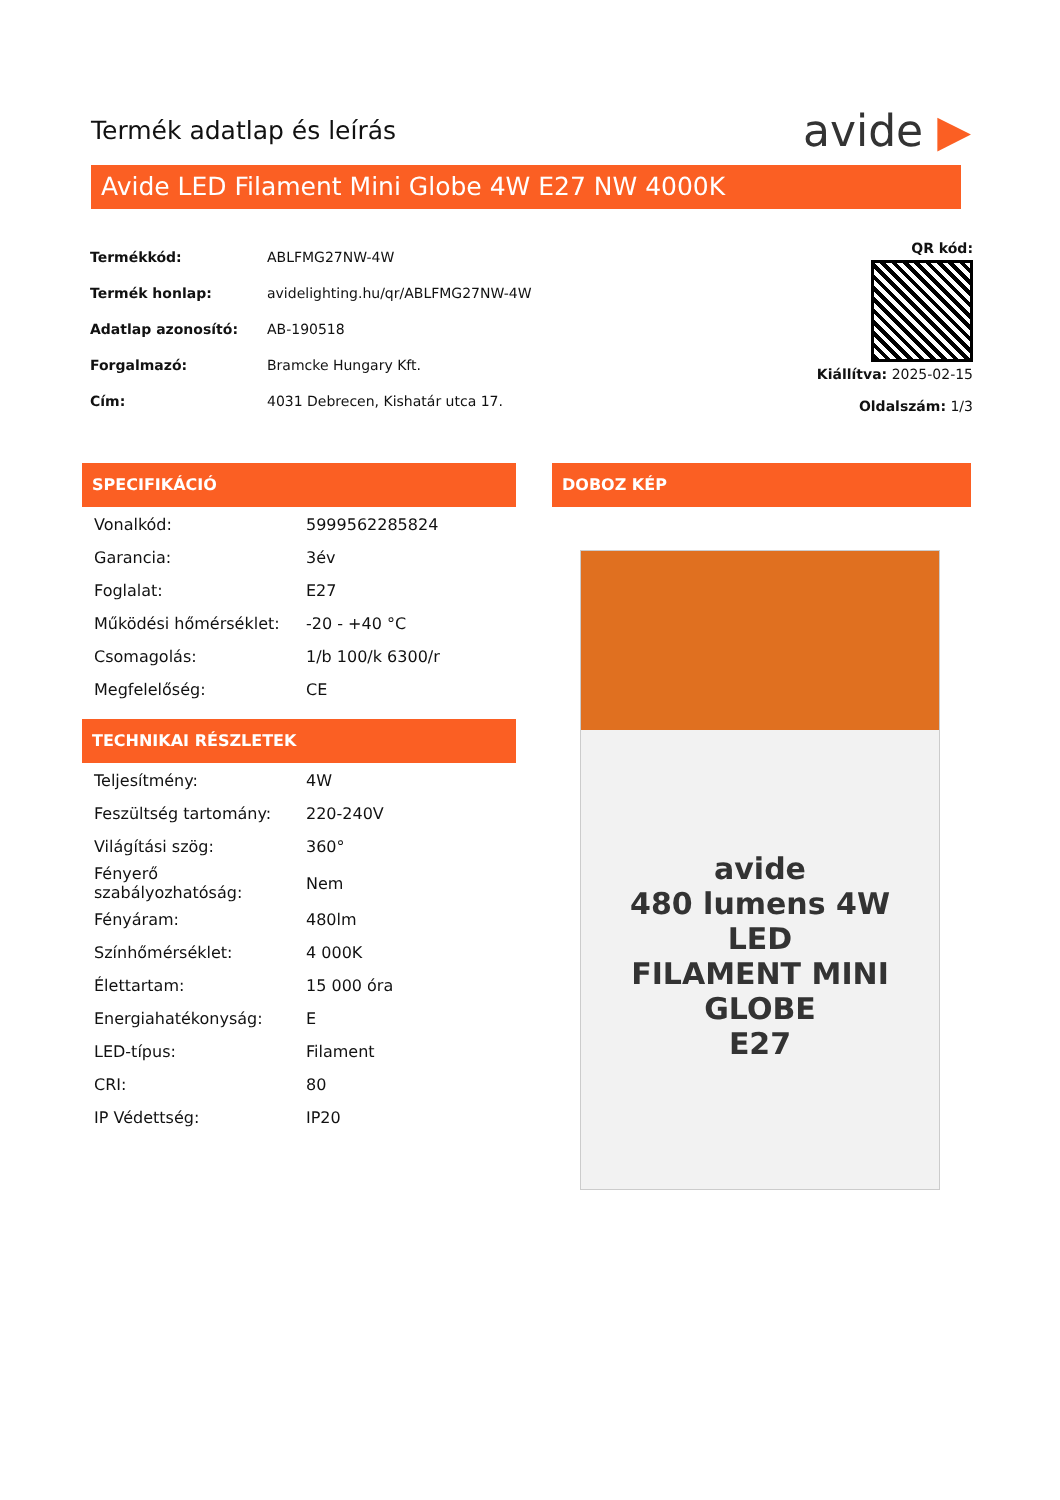Termék adatlap és leírás
avide ▶
Avide LED Filament Mini Globe 4W E27 NW 4000K
| Termékkód: | ABLFMG27NW-4W |
| Termék honlap: | avidelighting.hu/qr/ABLFMG27NW-4W |
| Adatlap azonosító: | AB-190518 |
| Forgalmazó: | Bramcke Hungary Kft. |
| Cím: | 4031 Debrecen, Kishatár utca 17. |
QR kód:
Kiállítva: 2025-02-15
Oldalszám: 1/3
SPECIFIKÁCIÓ
| Vonalkód: | 5999562285824 |
| Garancia: | 3év |
| Foglalat: | E27 |
| Működési hőmérséklet: | -20 - +40 °C |
| Csomagolás: | 1/b 100/k 6300/r |
| Megfelelőség: | CE |
TECHNIKAI RÉSZLETEK
| Teljesítmény: | 4W |
| Feszültség tartomány: | 220-240V |
| Világítási szög: | 360° |
| Fényerő szabályozhatóság: | Nem |
| Fényáram: | 480lm |
| Színhőmérséklet: | 4 000K |
| Élettartam: | 15 000 óra |
| Energiahatékonyság: | E |
| LED-típus: | Filament |
| CRI: | 80 |
| IP Védettség: | IP20 |
DOBOZ KÉP
avide
480 lumens 4W
LED
FILAMENT MINI GLOBE
E27